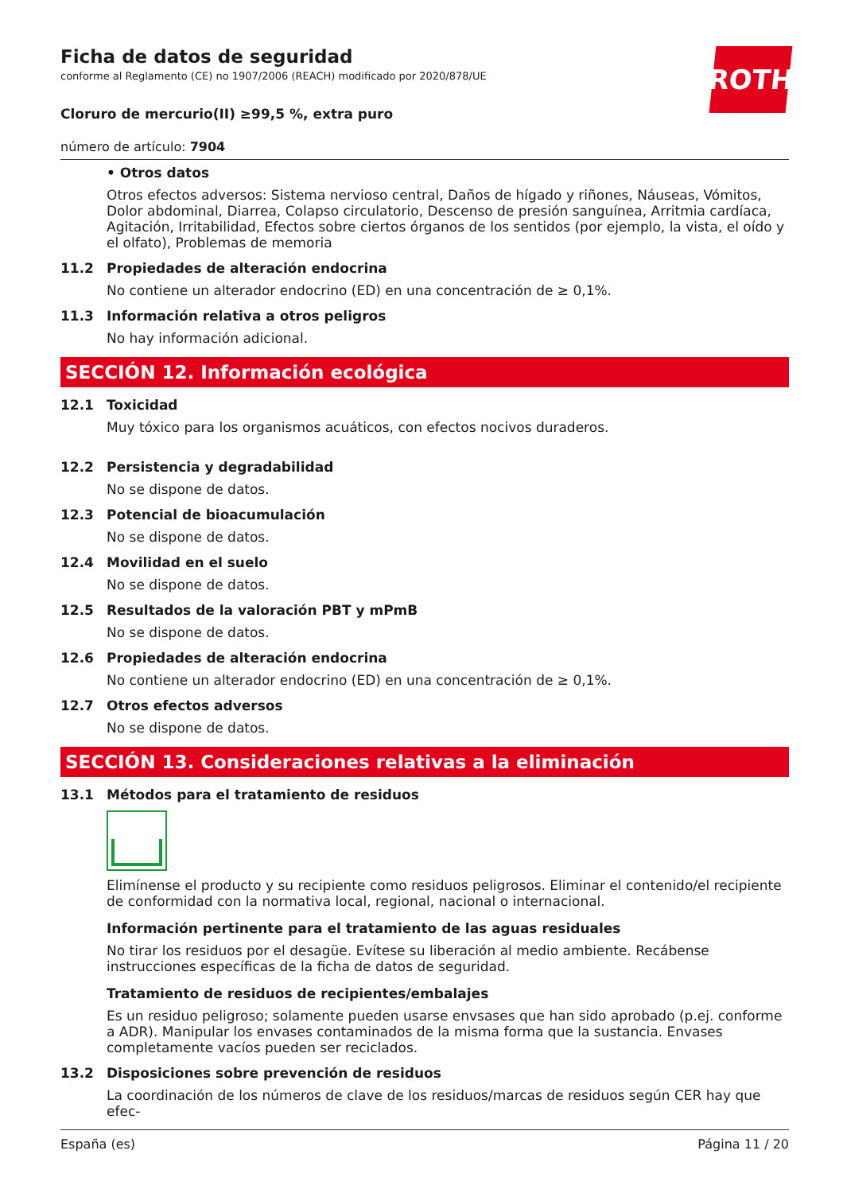ROTH
Ficha de datos de seguridad
conforme al Reglamento (CE) no 1907/2006 (REACH) modificado por 2020/878/UE
Cloruro de mercurio(II) ≥99,5 %, extra puro
número de artículo: 7904
• Otros datos
Otros efectos adversos: Sistema nervioso central, Daños de hígado y riñones, Náuseas, Vómitos, Dolor abdominal, Diarrea, Colapso circulatorio, Descenso de presión sanguínea, Arritmia cardíaca, Agitación, Irritabilidad, Efectos sobre ciertos órganos de los sentidos (por ejemplo, la vista, el oído y el olfato), Problemas de memoria
11.2 Propiedades de alteración endocrina
No contiene un alterador endocrino (ED) en una concentración de ≥ 0,1%.
11.3 Información relativa a otros peligros
No hay información adicional.
SECCIÓN 12. Información ecológica
12.1 Toxicidad
Muy tóxico para los organismos acuáticos, con efectos nocivos duraderos.
12.2 Persistencia y degradabilidad
No se dispone de datos.
12.3 Potencial de bioacumulación
No se dispone de datos.
12.4 Movilidad en el suelo
No se dispone de datos.
12.5 Resultados de la valoración PBT y mPmB
No se dispone de datos.
12.6 Propiedades de alteración endocrina
No contiene un alterador endocrino (ED) en una concentración de ≥ 0,1%.
12.7 Otros efectos adversos
No se dispone de datos.
SECCIÓN 13. Consideraciones relativas a la eliminación
13.1 Métodos para el tratamiento de residuos
Elimínense el producto y su recipiente como residuos peligrosos. Eliminar el contenido/el recipiente de conformidad con la normativa local, regional, nacional o internacional.
Información pertinente para el tratamiento de las aguas residuales
No tirar los residuos por el desagüe. Evítese su liberación al medio ambiente. Recábense instrucciones específicas de la ficha de datos de seguridad.
Tratamiento de residuos de recipientes/embalajes
Es un residuo peligroso; solamente pueden usarse envsases que han sido aprobado (p.ej. conforme a ADR). Manipular los envases contaminados de la misma forma que la sustancia. Envases completamente vacíos pueden ser reciclados.
13.2 Disposiciones sobre prevención de residuos
La coordinación de los números de clave de los residuos/marcas de residuos según CER hay que efec-
España (es) Página 11 / 20